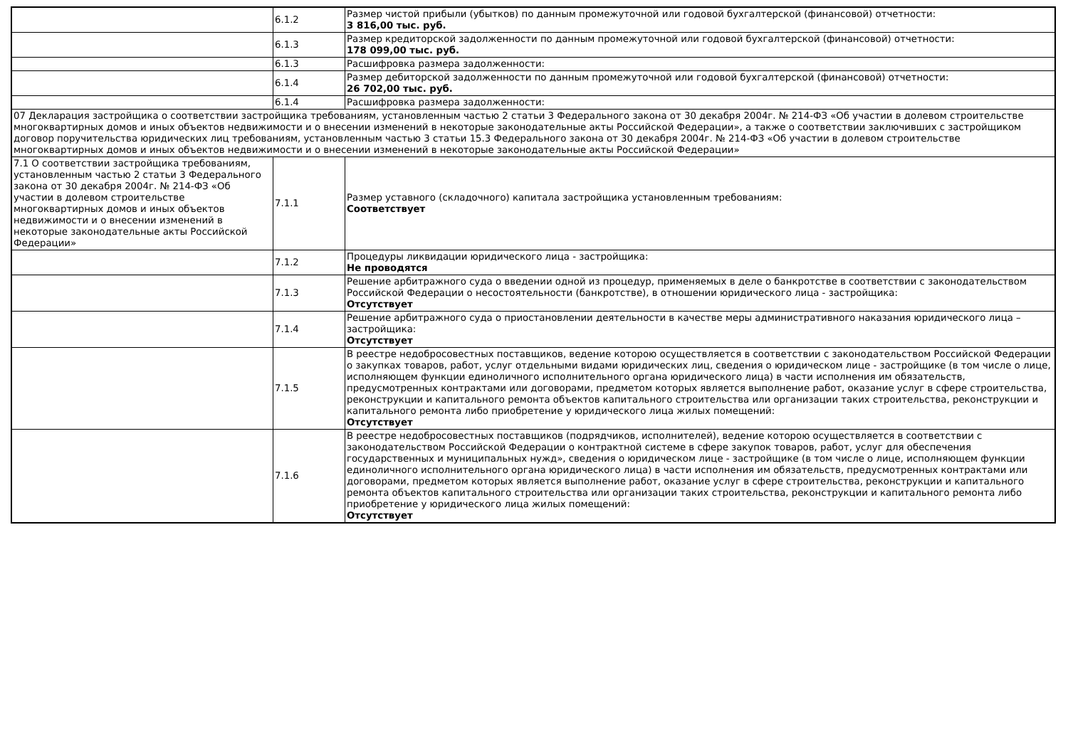| | 6.1.2 | Размер чистой прибыли (убытков) по данным промежуточной или годовой бухгалтерской (финансовой) отчетности: 3 816,00 тыс. руб. |
| | 6.1.3 | Размер кредиторской задолженности по данным промежуточной или годовой бухгалтерской (финансовой) отчетности: 178 099,00 тыс. руб. |
| | 6.1.3 | Расшифровка размера задолженности: |
| | 6.1.4 | Размер дебиторской задолженности по данным промежуточной или годовой бухгалтерской (финансовой) отчетности: 26 702,00 тыс. руб. |
| | 6.1.4 | Расшифровка размера задолженности: |
| 07 Декларация застройщика о соответствии застройщика требованиям, установленным частью 2 статьи 3 Федерального закона от 30 декабря 2004г. № 214-ФЗ «Об участии в долевом строительстве многоквартирных домов и иных объектов недвижимости и о внесении изменений в некоторые законодательные акты Российской Федерации», а также о соответствии заключивших с застройщиком договор поручительства юридических лиц требованиям, установленным частью 3 статьи 15.3 Федерального закона от 30 декабря 2004г. № 214-ФЗ «Об участии в долевом строительстве многоквартирных домов и иных объектов недвижимости и о внесении изменений в некоторые законодательные акты Российской Федерации» | | |
| 7.1 О соответствии застройщика требованиям, установленным частью 2 статьи 3 Федерального закона от 30 декабря 2004г. № 214-ФЗ «Об участии в долевом строительстве многоквартирных домов и иных объектов недвижимости и о внесении изменений в некоторые законодательные акты Российской Федерации» | 7.1.1 | Размер уставного (складочного) капитала застройщика установленным требованиям: Соответствует |
| | 7.1.2 | Процедуры ликвидации юридического лица - застройщика: Не проводятся |
| | 7.1.3 | Решение арбитражного суда о введении одной из процедур, применяемых в деле о банкротстве в соответствии с законодательством Российской Федерации о несостоятельности (банкротстве), в отношении юридического лица - застройщика: Отсутствует |
| | 7.1.4 | Решение арбитражного суда о приостановлении деятельности в качестве меры административного наказания юридического лица – застройщика: Отсутствует |
| | 7.1.5 | В реестре недобросовестных поставщиков, ведение которою осуществляется в соответствии с законодательством Российской Федерации о закупках товаров, работ, услуг отдельными видами юридических лиц, сведения о юридическом лице - застройщике (в том числе о лице, исполняющем функции единоличного исполнительного органа юридического лица) в части исполнения им обязательств, предусмотренных контрактами или договорами, предметом которых является выполнение работ, оказание услуг в сфере строительства, реконструкции и капитального ремонта объектов капитального строительства или организации таких строительства, реконструкции и капитального ремонта либо приобретение у юридического лица жилых помещений: Отсутствует |
| | 7.1.6 | В реестре недобросовестных поставщиков (подрядчиков, исполнителей), ведение которою осуществляется в соответствии с законодательством Российской Федерации о контрактной системе в сфере закупок товаров, работ, услуг для обеспечения государственных и муниципальных нужд», сведения о юридическом лице - застройщике (в том числе о лице, исполняющем функции единоличного исполнительного органа юридического лица) в части исполнения им обязательств, предусмотренных контрактами или договорами, предметом которых является выполнение работ, оказание услуг в сфере строительства, реконструкции и капитального ремонта объектов капитального строительства или организации таких строительства, реконструкции и капитального ремонта либо приобретение у юридического лица жилых помещений: Отсутствует |